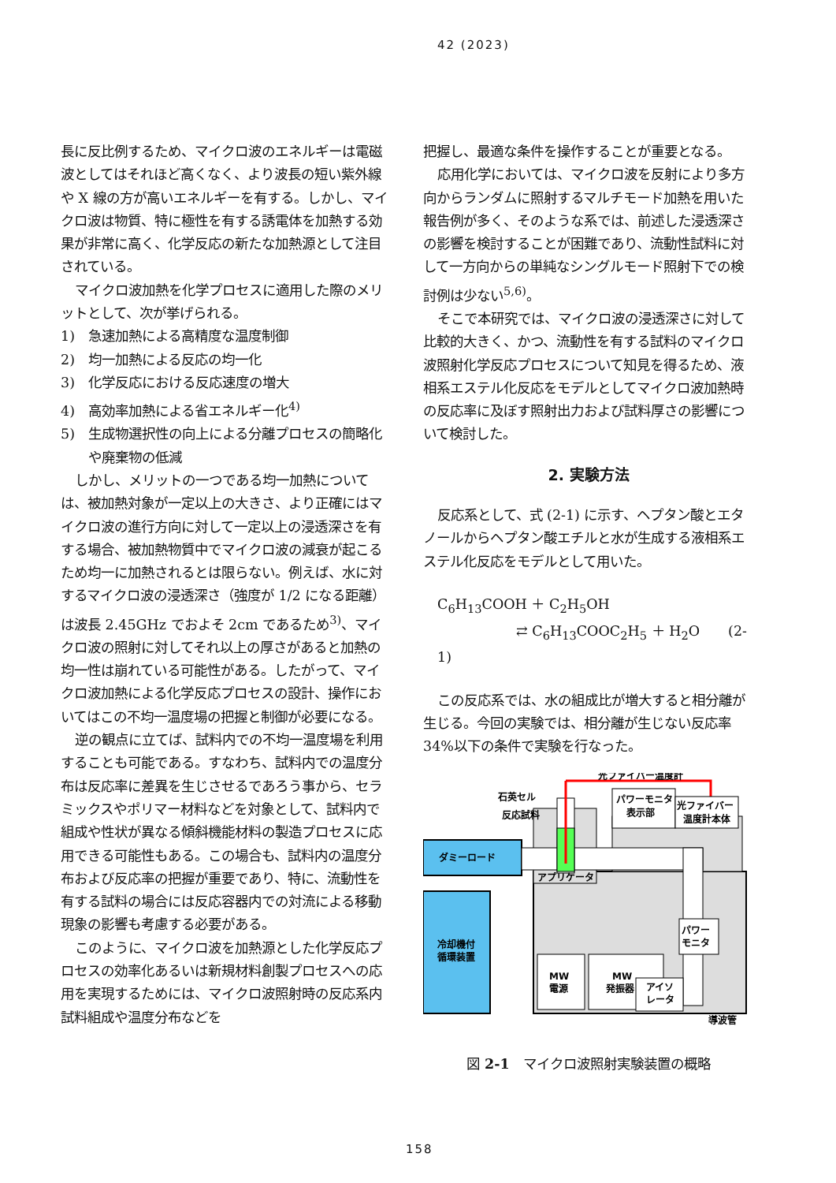42 (2023)
長に反比例するため、マイクロ波のエネルギーは電磁波としてはそれほど高くなく、より波長の短い紫外線や X 線の方が高いエネルギーを有する。しかし、マイクロ波は物質、特に極性を有する誘電体を加熱する効果が非常に高く、化学反応の新たな加熱源として注目されている。
マイクロ波加熱を化学プロセスに適用した際のメリットとして、次が挙げられる。
1)　急速加熱による高精度な温度制御
2)　均一加熱による反応の均一化
3)　化学反応における反応速度の増大
4)　高効率加熱による省エネルギー化<sup>4)</sup>
5)　生成物選択性の向上による分離プロセスの簡略化や廃棄物の低減
しかし、メリットの一つである均一加熱については、被加熱対象が一定以上の大きさ、より正確にはマイクロ波の進行方向に対して一定以上の浸透深さを有する場合、被加熱物質中でマイクロ波の減衰が起こるため均一に加熱されるとは限らない。例えば、水に対するマイクロ波の浸透深さ（強度が 1/2 になる距離）は波長 2.45GHz でおよそ 2cm であるため<sup>3)</sup>、マイクロ波の照射に対してそれ以上の厚さがあると加熱の均一性は崩れている可能性がある。したがって、マイクロ波加熱による化学反応プロセスの設計、操作においてはこの不均一温度場の把握と制御が必要になる。
逆の観点に立てば、試料内での不均一温度場を利用することも可能である。すなわち、試料内での温度分布は反応率に差異を生じさせるであろう事から、セラミックスやポリマー材料などを対象として、試料内で組成や性状が異なる傾斜機能材料の製造プロセスに応用できる可能性もある。この場合も、試料内の温度分布および反応率の把握が重要であり、特に、流動性を有する試料の場合には反応容器内での対流による移動現象の影響も考慮する必要がある。
このように、マイクロ波を加熱源とした化学反応プロセスの効率化あるいは新規材料創製プロセスへの応用を実現するためには、マイクロ波照射時の反応系内試料組成や温度分布などを
把握し、最適な条件を操作することが重要となる。
応用化学においては、マイクロ波を反射により多方向からランダムに照射するマルチモード加熱を用いた報告例が多く、そのような系では、前述した浸透深さの影響を検討することが困難であり、流動性試料に対して一方向からの単純なシングルモード照射下での検討例は少ない<sup>5,6)</sup>。
そこで本研究では、マイクロ波の浸透深さに対して比較的大きく、かつ、流動性を有する試料のマイクロ波照射化学反応プロセスについて知見を得るため、液相系エステル化反応をモデルとしてマイクロ波加熱時の反応率に及ぼす照射出力および試料厚さの影響について検討した。
2. 実験方法
反応系として、式 (2-1) に示す、ヘプタン酸とエタノールからヘプタン酸エチルと水が生成する液相系エステル化反応をモデルとして用いた。
C<sub>6</sub>H<sub>13</sub>COOH ＋ C<sub>2</sub>H<sub>5</sub>OH
⇄ C<sub>6</sub>H<sub>13</sub>COOC<sub>2</sub>H<sub>5</sub> ＋ H<sub>2</sub>O (2-1)
この反応系では、水の組成比が増大すると相分離が生じる。今回の実験では、相分離が生じない反応率34%以下の条件で実験を行なった。
光ファイバー温度計
石英セル
反応試料
パワーモニタ
表示部
光ファイバー
温度計本体
ダミーロード
アプリケータ
パワー
モニタ
冷却機付
循環装置
MW
電源
MW
発振器
アイソ
レータ
導波管
図 2-1　マイクロ波照射実験装置の概略
158